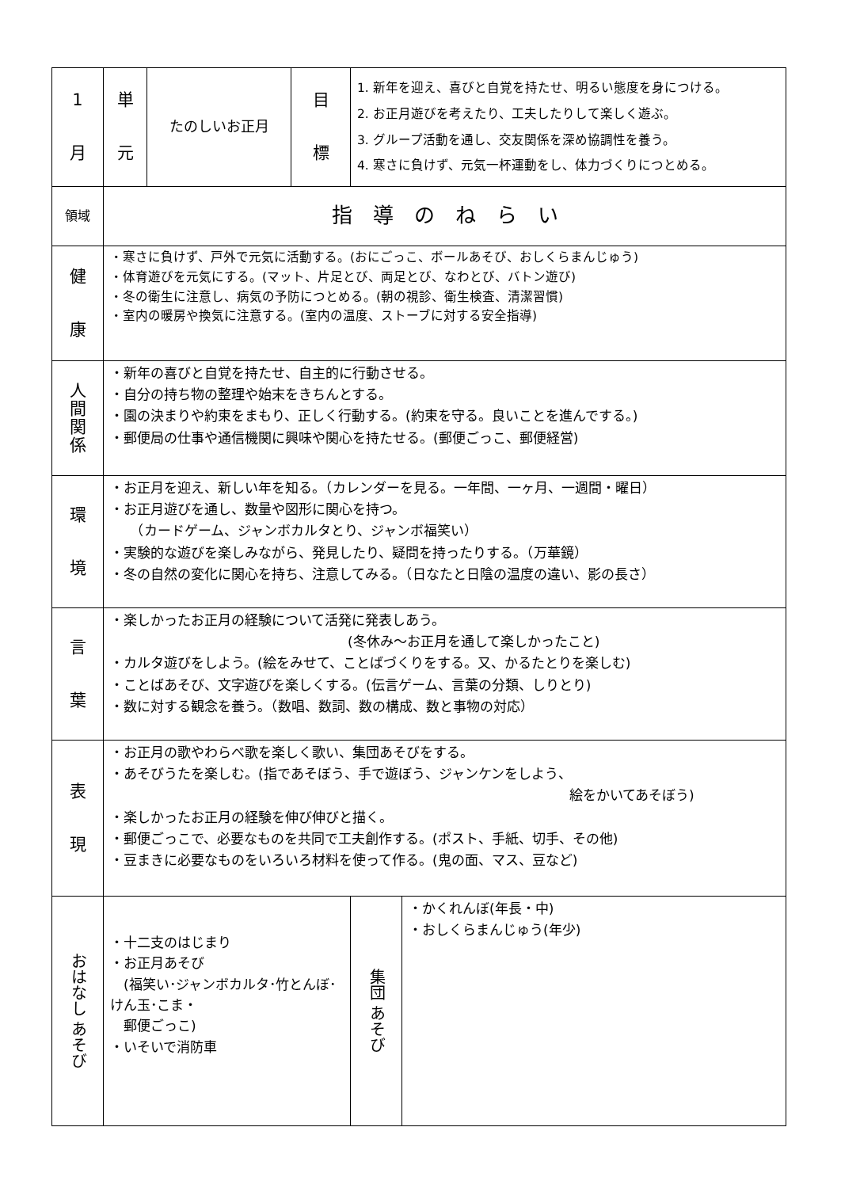| 1 月 | 単 元 | たのしいお正月 | 目 標 | 1. 新年を迎え、喜びと自覚を持たせ、明るい態度を身につける。 2. お正月遊びを考えたり、工夫したりして楽しく遊ぶ。 3. グループ活動を通し、交友関係を深め協調性を養う。 4. 寒さに負けず、元気一杯運動をし、体力づくりにつとめる。 | |
| 領域 | 指 導 の ね ら い | | | | |
| 健 康 | ・寒さに負けず、戸外で元気に活動する。(おにごっこ、ボールあそび、おしくらまんじゅう) ・体育遊びを元気にする。(マット、片足とび、両足とび、なわとび、バトン遊び) ・冬の衛生に注意し、病気の予防につとめる。(朝の視診、衛生検査、清潔習慣) ・室内の暖房や換気に注意する。(室内の温度、ストーブに対する安全指導) | | | | |
| 人 間 関 係 | ・新年の喜びと自覚を持たせ、自主的に行動させる。 ・自分の持ち物の整理や始末をきちんとする。 ・園の決まりや約束をまもり、正しく行動する。(約束を守る。良いことを進んでする。) ・郵便局の仕事や通信機関に興味や関心を持たせる。(郵便ごっこ、郵便経営) | | | | |
| 環 境 | ・お正月を迎え、新しい年を知る。（カレンダーを見る。一年間、一ヶ月、一週間・曜日） ・お正月遊びを通し、数量や図形に関心を持つ。 （カードゲーム、ジャンボカルタとり、ジャンボ福笑い） ・実験的な遊びを楽しみながら、発見したり、疑問を持ったりする。（万華鏡） ・冬の自然の変化に関心を持ち、注意してみる。（日なたと日陰の温度の違い、影の長さ） | | | | |
| 言 葉 | ・楽しかったお正月の経験について活発に発表しあう。 (冬休み～お正月を通して楽しかったこと) ・カルタ遊びをしよう。(絵をみせて、ことばづくりをする。又、かるたとりを楽しむ) ・ことばあそび、文字遊びを楽しくする。(伝言ゲーム、言葉の分類、しりとり) ・数に対する観念を養う。（数唱、数詞、数の構成、数と事物の対応） | | | | |
| 表 現 | ・お正月の歌やわらべ歌を楽しく歌い、集団あそびをする。 ・あそびうたを楽しむ。(指であそぼう、手で遊ぼう、ジャンケンをしよう、 絵をかいてあそぼう) ・楽しかったお正月の経験を伸び伸びと描く。 ・郵便ごっこで、必要なものを共同で工夫創作する。(ポスト、手紙、切手、その他) ・豆まきに必要なものをいろいろ材料を使って作る。(鬼の面、マス、豆など) | | | | |
| おはなし あそび | ・十二支のはじまり ・お正月あそび (福笑い･ジャンボカルタ･竹とんぼ･けん玉･こま・ 郵便ごっこ) ・いそいで消防車 | | | 集団 あそび | ・かくれんぼ(年長・中) ・おしくらまんじゅう(年少) |